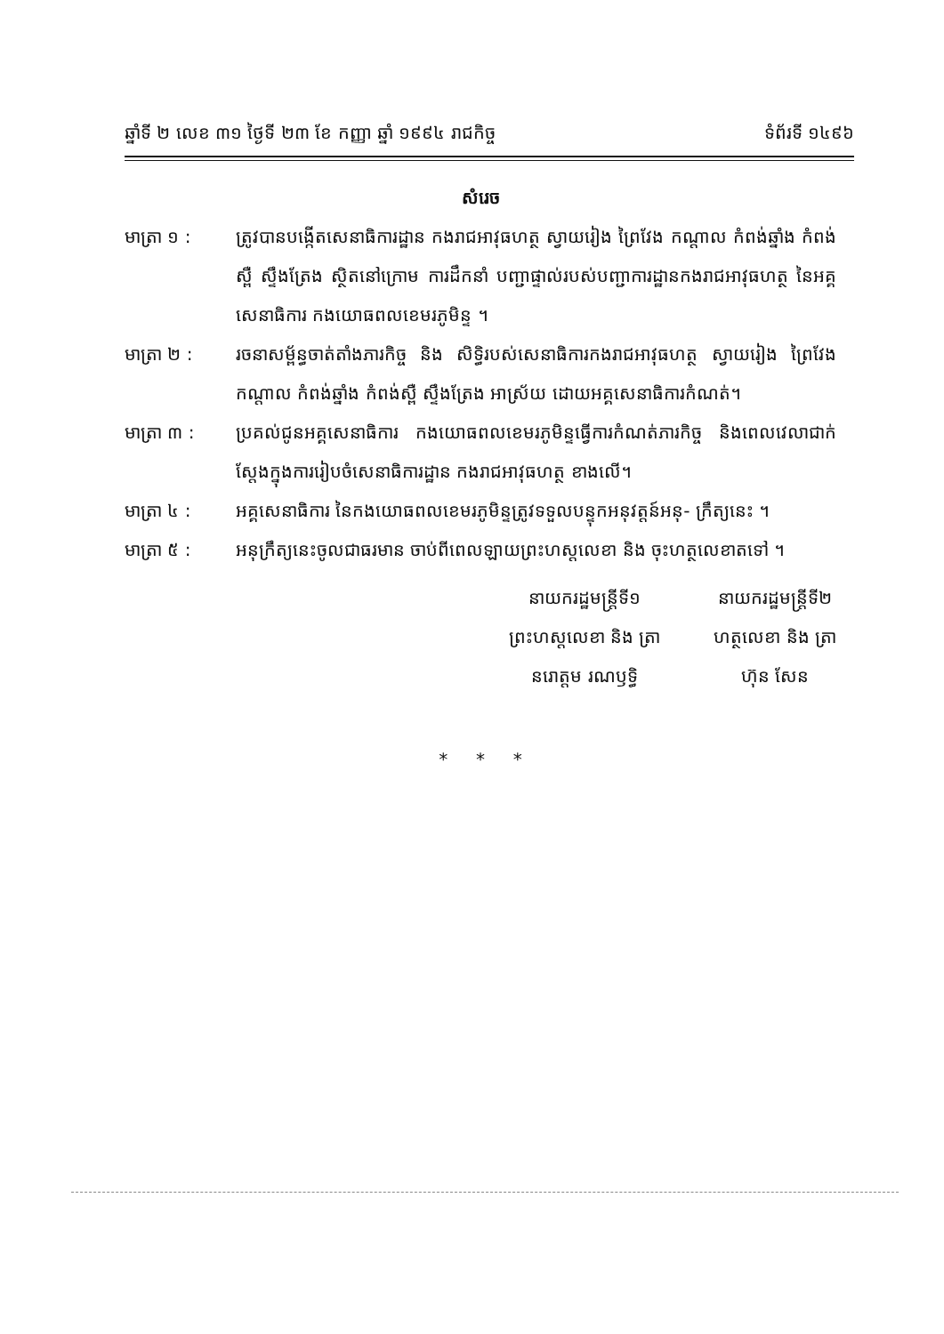ឆ្នាំទី ២ លេខ ៣១ ថ្ងៃទី ២៣ ខែ កញ្ញា ឆ្នាំ ១៩៩៤ រាជកិច្ច ទំព័រទី ១៤៩៦
សំរេច
មាត្រា ១ : ត្រូវបានបង្កើតសេនាធិការដ្ឋាន កងរាជអាវុធហត្ថ ស្វាយរៀង ព្រៃវែង កណ្តាល កំពង់ឆ្នាំង កំពង់ស្ពឺ ស្ទឹងត្រែង ស្ថិតនៅក្រោម ការដឹកនាំ បញ្ជាផ្ទាល់របស់បញ្ជាការដ្ឋានកងរាជអាវុធហត្ថ នៃអគ្គសេនាធិការ កងយោធពលខេមរភូមិន្ទ ។
មាត្រា ២ : រចនាសម្ព័ន្ធចាត់តាំងភារកិច្ច និង សិទ្ធិរបស់សេនាធិការកងរាជអាវុធហត្ថ ស្វាយរៀង ព្រៃវែង កណ្តាល កំពង់ឆ្នាំង កំពង់ស្ពឺ ស្ទឹងត្រែង អាស្រ័យ ដោយអគ្គសេនាធិការកំណត់។
មាត្រា ៣ : ប្រគល់ជូនអគ្គសេនាធិការ កងយោធពលខេមរភូមិន្ទធ្វើការកំណត់ភារកិច្ច និងពេលវេលាជាក់ស្តែងក្នុងការរៀបចំសេនាធិការដ្ឋាន កងរាជអាវុធហត្ថ ខាងលើ។
មាត្រា ៤ : អគ្គសេនាធិការ នៃកងយោធពលខេមរភូមិន្ទត្រូវទទួលបន្ទុកអនុវត្តន៍អនុ- ក្រឹត្យនេះ ។
មាត្រា ៥ : អនុក្រឹត្យនេះចូលជាធរមាន ចាប់ពីពេលឡាយព្រះហស្តលេខា និង ចុះហត្ថលេខាតទៅ ។
នាយករដ្ឋមន្ត្រីទី១
ព្រះហស្តលេខា និង ត្រា
នរោត្តម រណឫទ្ធិ
នាយករដ្ឋមន្ត្រីទី២
ហត្ថលេខា និង ត្រា
ហ៊ុន សែន
* * *